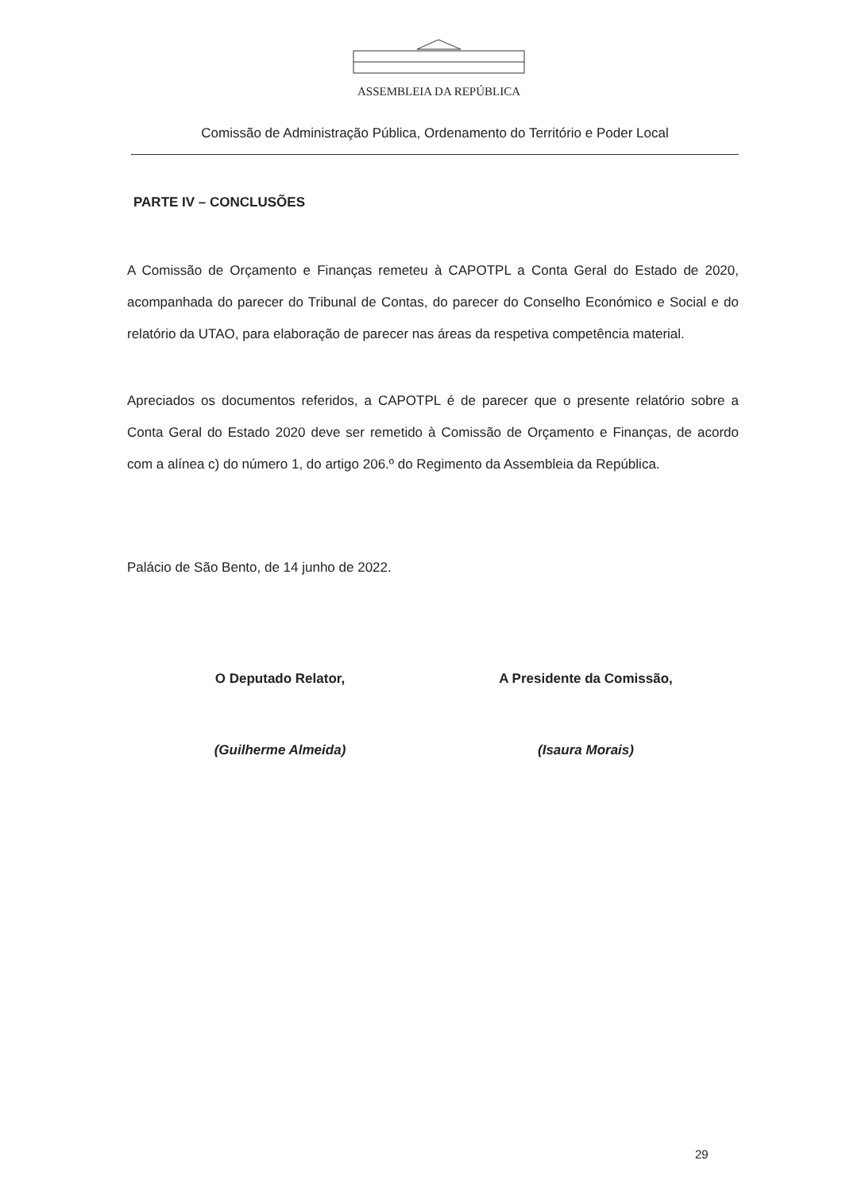ASSEMBLEIA DA REPÚBLICA
Comissão de Administração Pública, Ordenamento do Território e Poder Local
PARTE IV – CONCLUSÕES
A Comissão de Orçamento e Finanças remeteu à CAPOTPL a Conta Geral do Estado de 2020, acompanhada do parecer do Tribunal de Contas, do parecer do Conselho Económico e Social e do relatório da UTAO, para elaboração de parecer nas áreas da respetiva competência material.
Apreciados os documentos referidos, a CAPOTPL é de parecer que o presente relatório sobre a Conta Geral do Estado 2020 deve ser remetido à Comissão de Orçamento e Finanças, de acordo com a alínea c) do número 1, do artigo 206.º do Regimento da Assembleia da República.
Palácio de São Bento, de 14 junho de 2022.
O Deputado Relator,
(Guilherme Almeida)
A Presidente da Comissão,
(Isaura Morais)
29